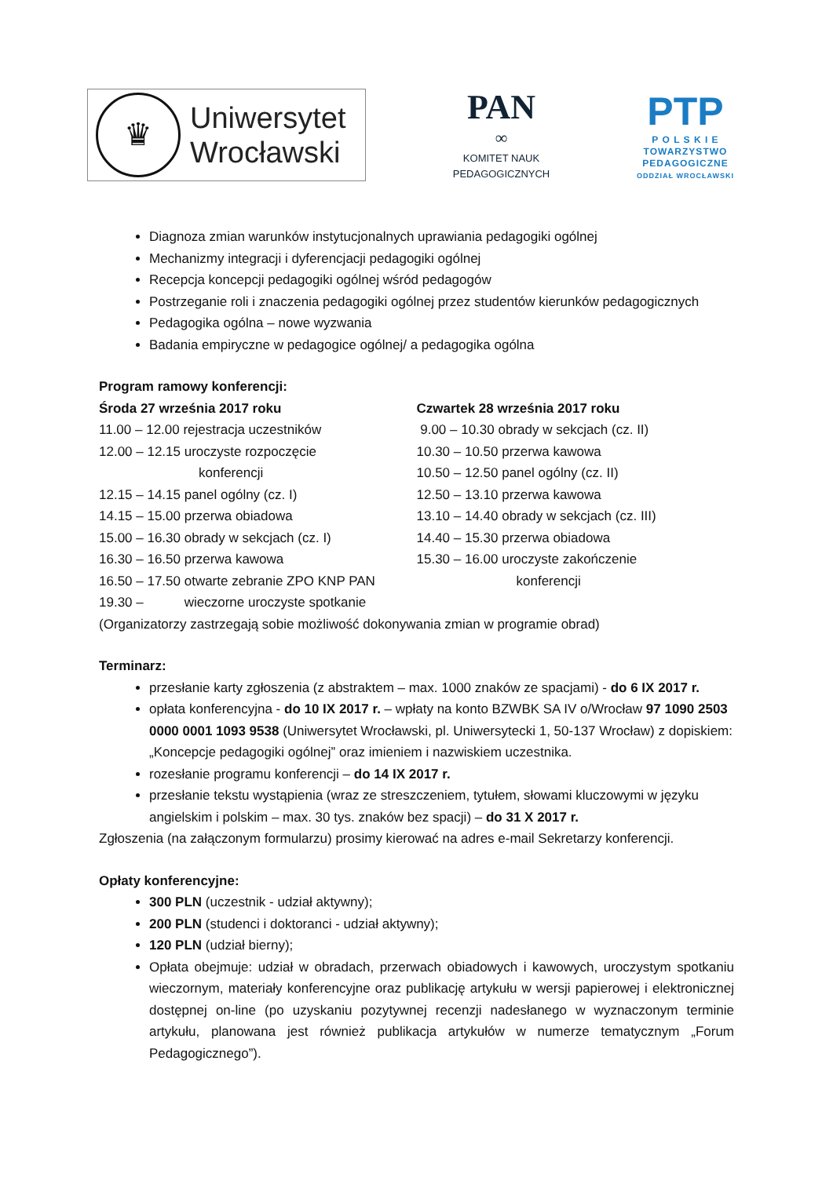♛
Uniwersytet
Wrocławski
PAN
∞
KOMITET NAUK
PEDAGOGICZNYCH
PTP
P O L S K I E
TOWARZYSTWO
PEDAGOGICZNE
ODDZIAŁ WROCŁAWSKI
Diagnoza zmian warunków instytucjonalnych uprawiania pedagogiki ogólnej
Mechanizmy integracji i dyferencjacji pedagogiki ogólnej
Recepcja koncepcji pedagogiki ogólnej wśród pedagogów
Postrzeganie roli i znaczenia pedagogiki ogólnej przez studentów kierunków pedagogicznych
Pedagogika ogólna – nowe wyzwania
Badania empiryczne w pedagogice ogólnej/ a pedagogika ogólna
Program ramowy konferencji:
Środa 27 września 2017 roku
11.00 – 12.00 rejestracja uczestników
12.00 – 12.15 uroczyste rozpoczęcie
konferencji
12.15 – 14.15 panel ogólny (cz. I)
14.15 – 15.00 przerwa obiadowa
15.00 – 16.30 obrady w sekcjach (cz. I)
16.30 – 16.50 przerwa kawowa
16.50 – 17.50 otwarte zebranie ZPO KNP PAN
19.30 – wieczorne uroczyste spotkanie
Czwartek 28 września 2017 roku
9.00 – 10.30 obrady w sekcjach (cz. II)
10.30 – 10.50 przerwa kawowa
10.50 – 12.50 panel ogólny (cz. II)
12.50 – 13.10 przerwa kawowa
13.10 – 14.40 obrady w sekcjach (cz. III)
14.40 – 15.30 przerwa obiadowa
15.30 – 16.00 uroczyste zakończenie
konferencji
(Organizatorzy zastrzegają sobie możliwość dokonywania zmian w programie obrad)
Terminarz:
przesłanie karty zgłoszenia (z abstraktem – max. 1000 znaków ze spacjami) - do 6 IX 2017 r.
opłata konferencyjna - do 10 IX 2017 r. – wpłaty na konto BZWBK SA IV o/Wrocław 97 1090 2503 0000 0001 1093 9538 (Uniwersytet Wrocławski, pl. Uniwersytecki 1, 50-137 Wrocław) z dopiskiem: „Koncepcje pedagogiki ogólnej” oraz imieniem i nazwiskiem uczestnika.
rozesłanie programu konferencji – do 14 IX 2017 r.
przesłanie tekstu wystąpienia (wraz ze streszczeniem, tytułem, słowami kluczowymi w języku angielskim i polskim – max. 30 tys. znaków bez spacji) – do 31 X 2017 r.
Zgłoszenia (na załączonym formularzu) prosimy kierować na adres e-mail Sekretarzy konferencji.
Opłaty konferencyjne:
300 PLN (uczestnik - udział aktywny);
200 PLN (studenci i doktoranci - udział aktywny);
120 PLN (udział bierny);
Opłata obejmuje: udział w obradach, przerwach obiadowych i kawowych, uroczystym spotkaniu wieczornym, materiały konferencyjne oraz publikację artykułu w wersji papierowej i elektronicznej dostępnej on-line (po uzyskaniu pozytywnej recenzji nadesłanego w wyznaczonym terminie artykułu, planowana jest również publikacja artykułów w numerze tematycznym „Forum Pedagogicznego”).